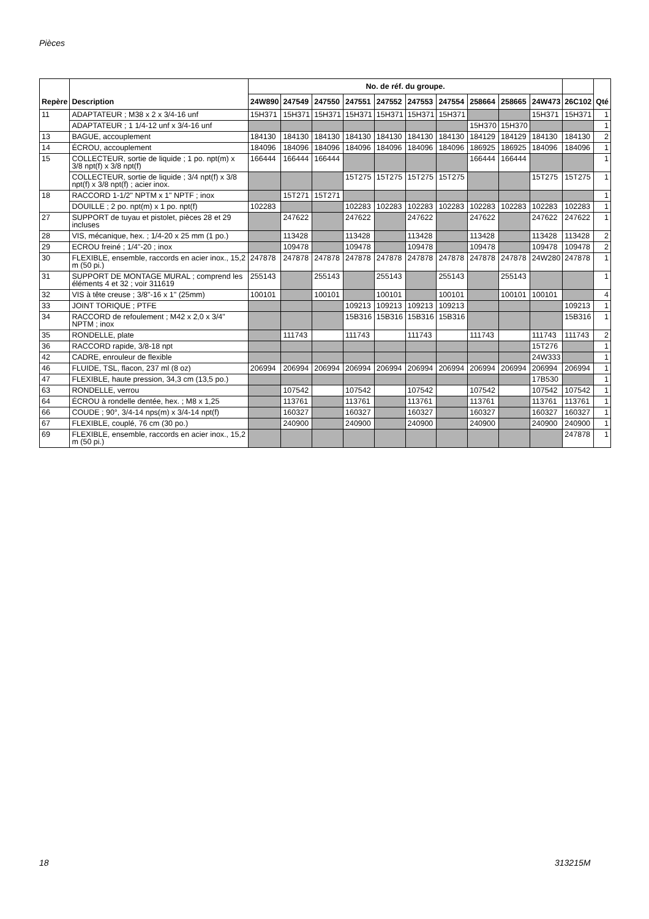Pièces
| Repère | Description | No. de réf. du groupe. | | | | | | | | | | | Qté |
| --- | --- | --- | --- | --- | --- | --- | --- | --- | --- | --- | --- | --- | --- |
| | | 24W890 | 247549 | 247550 | 247551 | 247552 | 247553 | 247554 | 258664 | 258665 | 24W473 | 26C102 | |
| 11 | ADAPTATEUR ; M38 x 2 x 3/4-16 unf | 15H371 | 15H371 | 15H371 | 15H371 | 15H371 | 15H371 | 15H371 | | | 15H371 | 15H371 | 1 |
| | ADAPTATEUR ; 1 1/4-12 unf x 3/4-16 unf | | | | | | | | 15H370 | 15H370 | | | 1 |
| 13 | BAGUE, accouplement | 184130 | 184130 | 184130 | 184130 | 184130 | 184130 | 184130 | 184129 | 184129 | 184130 | 184130 | 2 |
| 14 | ÉCROU, accouplement | 184096 | 184096 | 184096 | 184096 | 184096 | 184096 | 184096 | 186925 | 186925 | 184096 | 184096 | 1 |
| 15 | COLLECTEUR, sortie de liquide ; 1 po. npt(m) x 3/8 npt(f) x 3/8 npt(f) | 166444 | 166444 | 166444 | | | | | 166444 | 166444 | | | 1 |
| | COLLECTEUR, sortie de liquide ; 3/4 npt(f) x 3/8 npt(f) x 3/8 npt(f) ; acier inox. | | | | 15T275 | 15T275 | 15T275 | 15T275 | | | 15T275 | 15T275 | 1 |
| 18 | RACCORD 1-1/2" NPTM x 1" NPTF ; inox | | 15T271 | 15T271 | | | | | | | | | 1 |
| | DOUILLE ; 2 po. npt(m) x 1 po. npt(f) | 102283 | | | 102283 | 102283 | 102283 | 102283 | 102283 | 102283 | 102283 | 102283 | 1 |
| 27 | SUPPORT de tuyau et pistolet, pièces 28 et 29 incluses | | 247622 | | 247622 | | 247622 | | 247622 | | 247622 | 247622 | 1 |
| 28 | VIS, mécanique, hex. ; 1/4-20 x 25 mm (1 po.) | | 113428 | | 113428 | | 113428 | | 113428 | | 113428 | 113428 | 2 |
| 29 | ECROU freiné ; 1/4"-20 ; inox | | 109478 | | 109478 | | 109478 | | 109478 | | 109478 | 109478 | 2 |
| 30 | FLEXIBLE, ensemble, raccords en acier inox., 15,2 m (50 pi.) | 247878 | 247878 | 247878 | 247878 | 247878 | 247878 | 247878 | 247878 | 247878 | 24W280 | 247878 | 1 |
| 31 | SUPPORT DE MONTAGE MURAL ; comprend les éléments 4 et 32 ; voir 311619 | 255143 | | 255143 | | 255143 | | 255143 | | 255143 | | | 1 |
| 32 | VIS à tête creuse ; 3/8"-16 x 1" (25mm) | 100101 | | 100101 | | 100101 | | 100101 | | 100101 | 100101 | | 4 |
| 33 | JOINT TORIQUE ; PTFE | | | | 109213 | 109213 | 109213 | 109213 | | | | 109213 | 1 |
| 34 | RACCORD de refoulement ; M42 x 2,0 x 3/4" NPTM ; inox | | | | 15B316 | 15B316 | 15B316 | 15B316 | | | | 15B316 | 1 |
| 35 | RONDELLE, plate | | 111743 | | 111743 | | 111743 | | 111743 | | 111743 | 111743 | 2 |
| 36 | RACCORD rapide, 3/8-18 npt | | | | | | | | | | 15T276 | | 1 |
| 42 | CADRE, enrouleur de flexible | | | | | | | | | | 24W333 | | 1 |
| 46 | FLUIDE, TSL, flacon, 237 ml (8 oz) | 206994 | 206994 | 206994 | 206994 | 206994 | 206994 | 206994 | 206994 | 206994 | 206994 | 206994 | 1 |
| 47 | FLEXIBLE, haute pression, 34,3 cm (13,5 po.) | | | | | | | | | | 17B530 | | 1 |
| 63 | RONDELLE, verrou | | 107542 | | 107542 | | 107542 | | 107542 | | 107542 | 107542 | 1 |
| 64 | ÉCROU à rondelle dentée, hex. ; M8 x 1,25 | | 113761 | | 113761 | | 113761 | | 113761 | | 113761 | 113761 | 1 |
| 66 | COUDE ; 90°, 3/4-14 nps(m) x 3/4-14 npt(f) | | 160327 | | 160327 | | 160327 | | 160327 | | 160327 | 160327 | 1 |
| 67 | FLEXIBLE, couplé, 76 cm (30 po.) | | 240900 | | 240900 | | 240900 | | 240900 | | 240900 | 240900 | 1 |
| 69 | FLEXIBLE, ensemble, raccords en acier inox., 15,2 m (50 pi.) | | | | | | | | | | | 247878 | 1 |
18 313215M